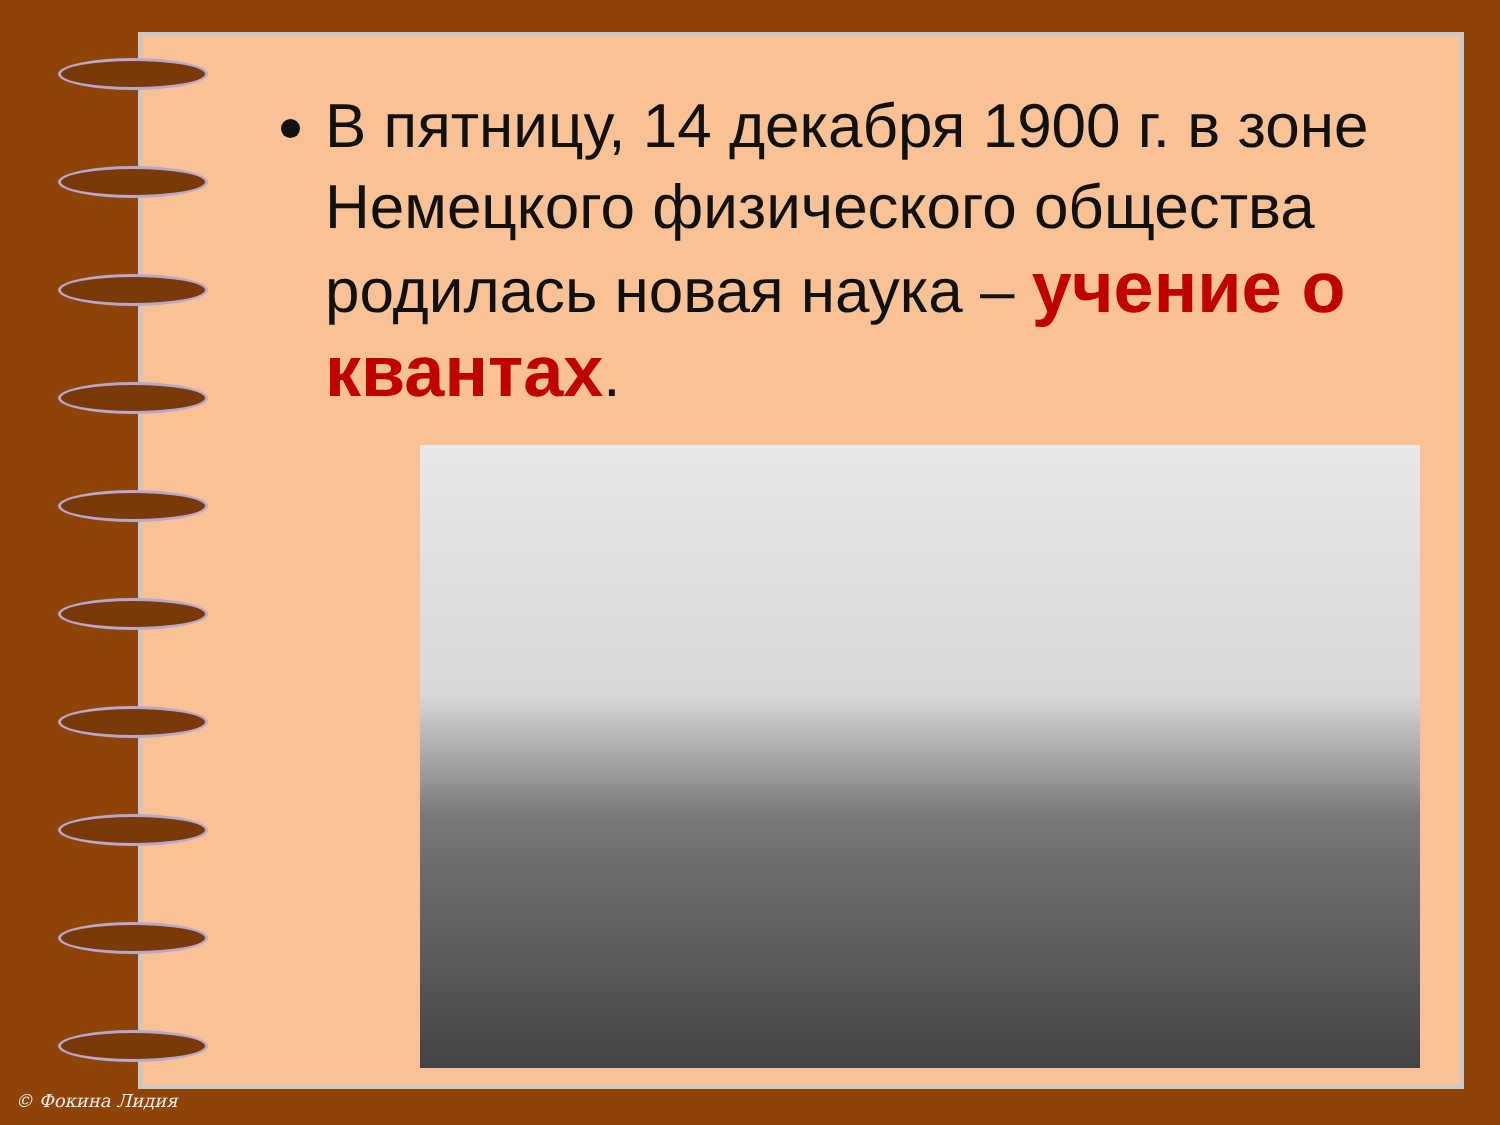В пятницу, 14 декабря 1900 г. в зоне Немецкого физического общества родилась новая наука – учение о квантах.
© Фокина Лидия